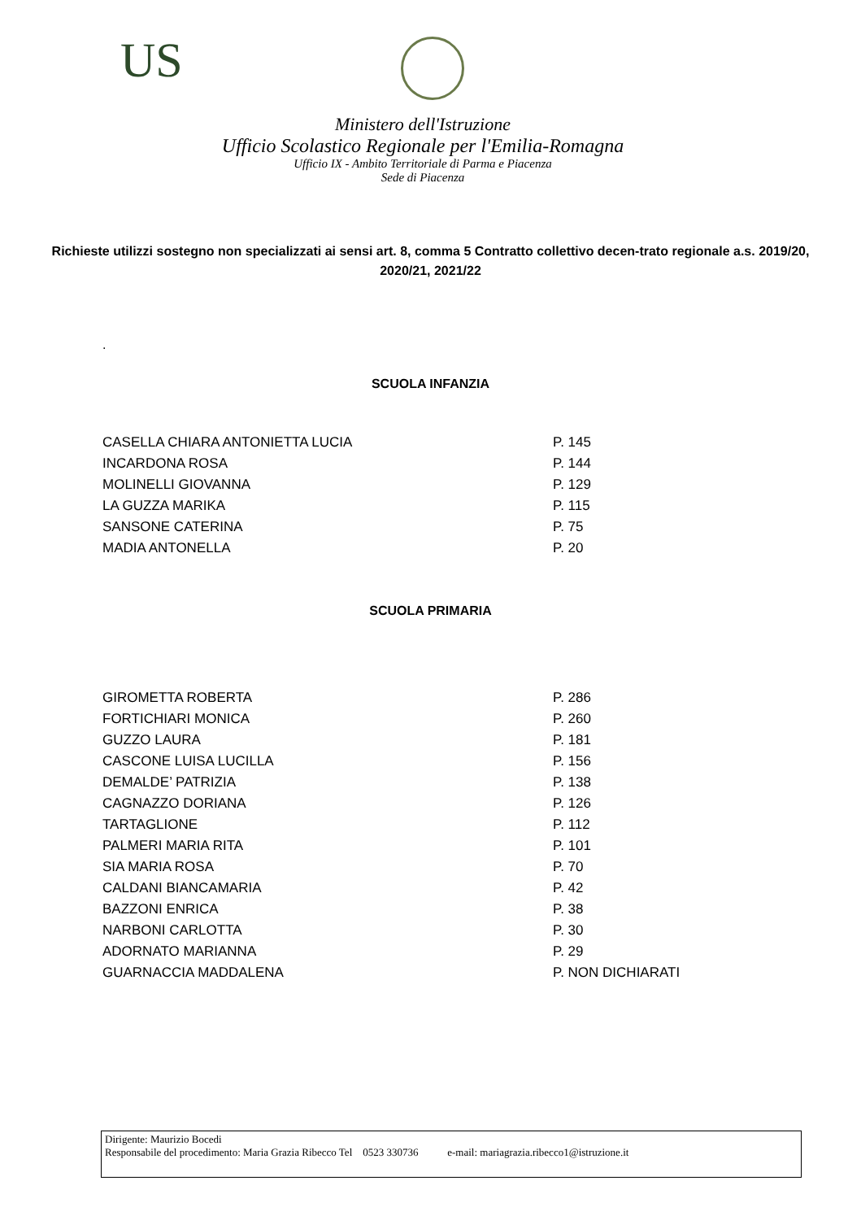US
Ministero dell'Istruzione
Ufficio Scolastico Regionale per l'Emilia-Romagna
Ufficio IX - Ambito Territoriale di Parma e Piacenza
Sede di Piacenza
Richieste utilizzi sostegno non specializzati ai sensi art. 8, comma 5 Contratto collettivo decen-trato regionale a.s. 2019/20, 2020/21, 2021/22
.
SCUOLA INFANZIA
| CASELLA CHIARA ANTONIETTA LUCIA | P. 145 |
| INCARDONA ROSA | P. 144 |
| MOLINELLI GIOVANNA | P. 129 |
| LA GUZZA MARIKA | P. 115 |
| SANSONE CATERINA | P. 75 |
| MADIA ANTONELLA | P. 20 |
SCUOLA PRIMARIA
| GIROMETTA ROBERTA | P. 286 |
| FORTICHIARI MONICA | P. 260 |
| GUZZO LAURA | P. 181 |
| CASCONE LUISA LUCILLA | P. 156 |
| DEMALDE’ PATRIZIA | P. 138 |
| CAGNAZZO DORIANA | P. 126 |
| TARTAGLIONE | P. 112 |
| PALMERI MARIA RITA | P. 101 |
| SIA MARIA ROSA | P. 70 |
| CALDANI BIANCAMARIA | P. 42 |
| BAZZONI ENRICA | P. 38 |
| NARBONI CARLOTTA | P. 30 |
| ADORNATO MARIANNA | P. 29 |
| GUARNACCIA MADDALENA | P. NON DICHIARATI |
Dirigente: Maurizio Bocedi
Responsabile del procedimento: Maria Grazia Ribecco Tel 0523 330736 e-mail: mariagrazia.ribecco1@istruzione.it